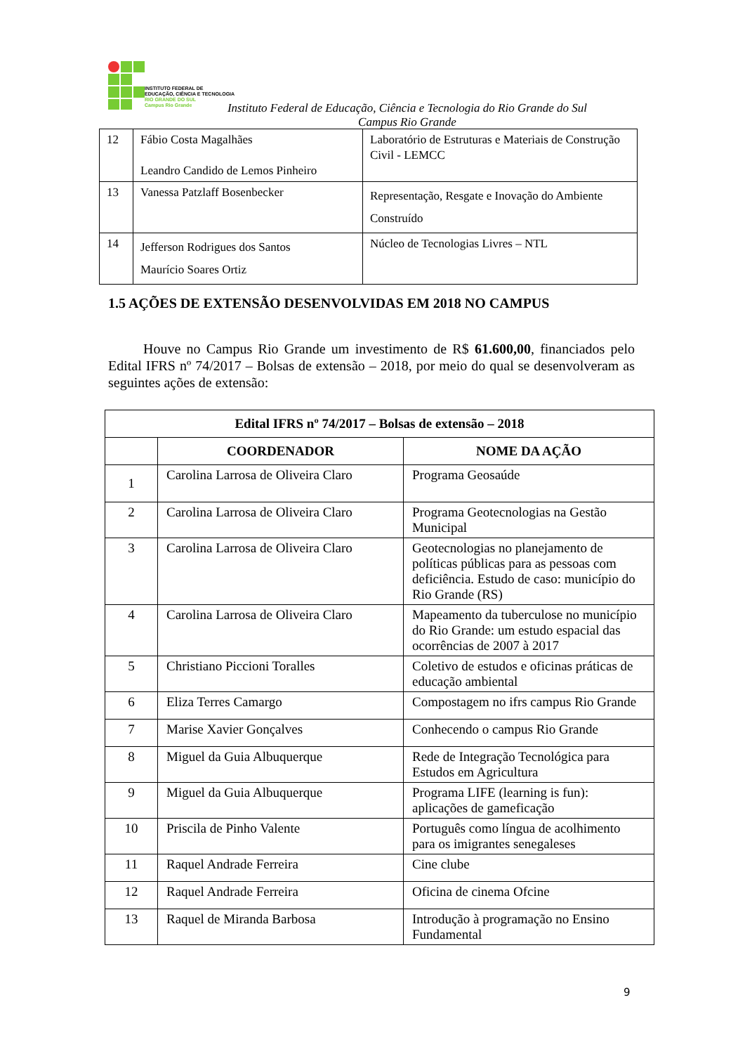INSTITUTO FEDERAL DE
EDUCAÇÃO, CIÊNCIA E TECNOLOGIA
RIO GRANDE DO SUL
Campus Rio Grande
Instituto Federal de Educação, Ciência e Tecnologia do Rio Grande do Sul
Campus Rio Grande
| 12 | Fábio Costa Magalhães Leandro Candido de Lemos Pinheiro | Laboratório de Estruturas e Materiais de Construção Civil - LEMCC |
| 13 | Vanessa Patzlaff Bosenbecker | Representação, Resgate e Inovação do Ambiente Construído |
| 14 | Jefferson Rodrigues dos Santos Maurício Soares Ortiz | Núcleo de Tecnologias Livres – NTL |
1.5 AÇÕES DE EXTENSÃO DESENVOLVIDAS EM 2018 NO CAMPUS
Houve no Campus Rio Grande um investimento de R$ 61.600,00, financiados pelo Edital IFRS nº 74/2017 – Bolsas de extensão – 2018, por meio do qual se desenvolveram as seguintes ações de extensão:
| Edital IFRS nº 74/2017 – Bolsas de extensão – 2018 | | |
| --- | --- | --- |
| | COORDENADOR | NOME DA AÇÃO |
| 1 | Carolina Larrosa de Oliveira Claro | Programa Geosaúde |
| 2 | Carolina Larrosa de Oliveira Claro | Programa Geotecnologias na Gestão Municipal |
| 3 | Carolina Larrosa de Oliveira Claro | Geotecnologias no planejamento de políticas públicas para as pessoas com deficiência. Estudo de caso: município do Rio Grande (RS) |
| 4 | Carolina Larrosa de Oliveira Claro | Mapeamento da tuberculose no município do Rio Grande: um estudo espacial das ocorrências de 2007 à 2017 |
| 5 | Christiano Piccioni Toralles | Coletivo de estudos e oficinas práticas de educação ambiental |
| 6 | Eliza Terres Camargo | Compostagem no ifrs campus Rio Grande |
| 7 | Marise Xavier Gonçalves | Conhecendo o campus Rio Grande |
| 8 | Miguel da Guia Albuquerque | Rede de Integração Tecnológica para Estudos em Agricultura |
| 9 | Miguel da Guia Albuquerque | Programa LIFE (learning is fun): aplicações de gameficação |
| 10 | Priscila de Pinho Valente | Português como língua de acolhimento para os imigrantes senegaleses |
| 11 | Raquel Andrade Ferreira | Cine clube |
| 12 | Raquel Andrade Ferreira | Oficina de cinema Ofcine |
| 13 | Raquel de Miranda Barbosa | Introdução à programação no Ensino Fundamental |
9